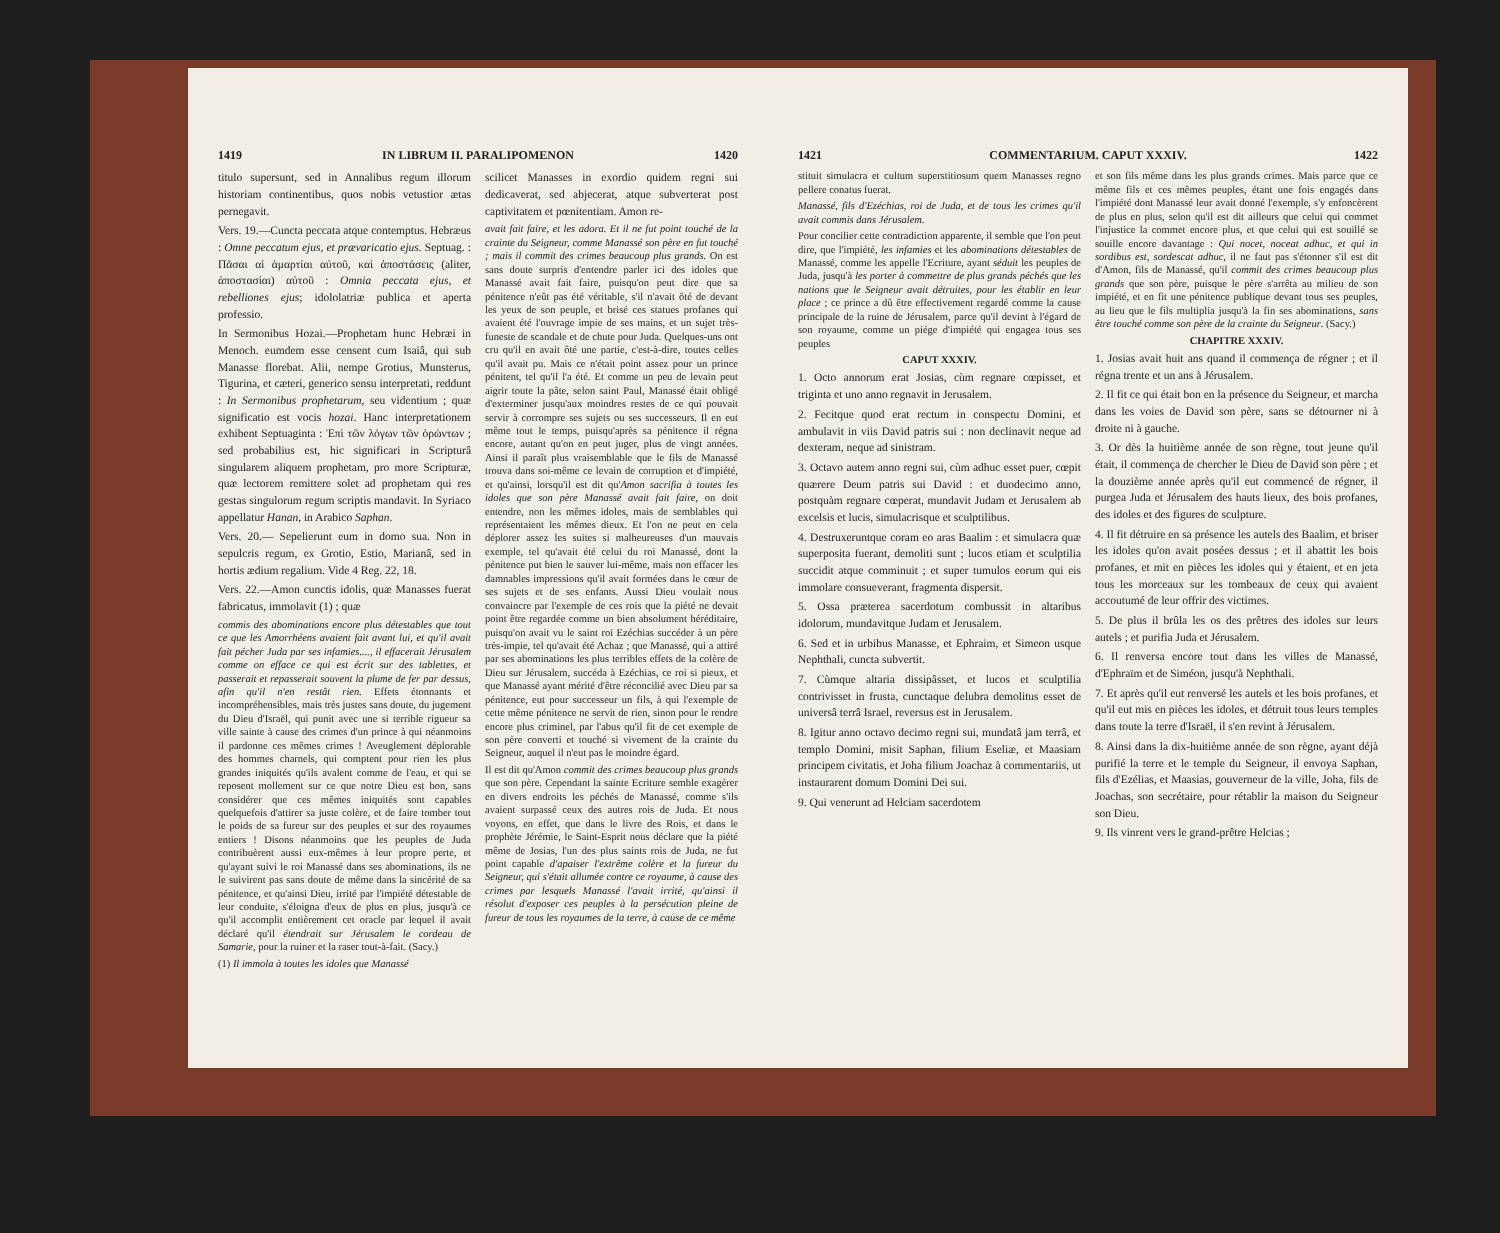1419 IN LIBRUM II. PARALIPOMENON 1420
titulo supersunt, sed in Annalibus regum illorum historiam continentibus, quos nobis vetustior ætas pernegavit.
Vers. 19.—Cuncta peccata atque contemptus. Hebræus : Omne peccatum ejus, et prævaricatio ejus. Septuag. : Πᾶσαι αἱ ἁμαρτίαι αὐτοῦ, καὶ ἀποστάσεις (aliter, ἀποστασίαι) αὐτοῦ : Omnia peccata ejus, et rebelliones ejus; idololatriæ publica et aperta professio.
In Sermonibus Hozai.—Prophetam hunc Hebræi in Menoch. eumdem esse censent cum Isaiâ, qui sub Manasse florebat. Alii, nempe Grotius, Munsterus, Tigurina, et cæteri, generico sensu interpretati, reddunt : In Sermonibus prophetarum, seu videntium ; quæ significatio est vocis hozai. Hanc interpretationem exhibent Septuaginta : Ἐπὶ τῶν λόγων τῶν ὁρώντων ; sed probabilius est, hic significari in Scripturâ singularem aliquem prophetam, pro more Scripturæ, quæ lectorem remittere solet ad prophetam qui res gestas singulorum regum scriptis mandavit. In Syriaco appellatur Hanan, in Arabico Saphan.
Vers. 20.— Sepelierunt eum in domo sua. Non in sepulcris regum, ex Grotio, Estio, Marianâ, sed in hortis ædium regalium. Vide 4 Reg. 22, 18.
Vers. 22.—Amon cunctis idolis, quæ Manasses fuerat fabricatus, immolavit (1) ; quæ
commis des abominations encore plus détestables que tout ce que les Amorrhéens avaient fait avant lui, et qu'il avait fait pécher Juda par ses infamies...., il effacerait Jérusalem comme on efface ce qui est écrit sur des tablettes, et passerait et repasserait souvent la plume de fer par dessus, afin qu'il n'en restât rien. Effets étonnants et incompréhensibles, mais très justes sans doute, du jugement du Dieu d'Israël, qui punit avec une si terrible rigueur sa ville sainte à cause des crimes d'un prince à qui néanmoins il pardonne ces mêmes crimes ! Aveuglement déplorable des hommes charnels, qui comptent pour rien les plus grandes iniquités qu'ils avalent comme de l'eau, et qui se reposent mollement sur ce que notre Dieu est bon, sans considérer que ces mêmes iniquités sont capables quelquefois d'attirer sa juste colère, et de faire tomber tout le poids de sa fureur sur des peuples et sur des royaumes entiers ! Disons néanmoins que les peuples de Juda contribuèrent aussi eux-mêmes à leur propre perte, et qu'ayant suivi le roi Manassé dans ses abominations, ils ne le suivirent pas sans doute de même dans la sincérité de sa pénitence, et qu'ainsi Dieu, irrité par l'impiété détestable de leur conduite, s'éloigna d'eux de plus en plus, jusqu'à ce qu'il accomplit entièrement cet oracle par lequel il avait déclaré qu'il étendrait sur Jérusalem le cordeau de Samarie, pour la ruiner et la raser tout-à-fait. (Sacy.)
(1) Il immola à toutes les idoles que Manassé
scilicet Manasses in exordio quidem regni sui dedicaverat, sed abjecerat, atque subverterat post captivitatem et pœnitentiam. Amon re-
avait fait faire, et les adora. Et il ne fut point touché de la crainte du Seigneur, comme Manassé son père en fut touché ; mais il commit des crimes beaucoup plus grands. On est sans doute surpris d'entendre parler ici des idoles que Manassé avait fait faire, puisqu'on peut dire que sa pénitence n'eût pas été véritable, s'il n'avait ôté de devant les yeux de son peuple, et brisé ces statues profanes qui avaient été l'ouvrage impie de ses mains, et un sujet très-funeste de scandale et de chute pour Juda. Quelques-uns ont cru qu'il en avait ôté une partie, c'est-à-dire, toutes celles qu'il avait pu. Mais ce n'était point assez pour un prince pénitent, tel qu'il l'a été. Et comme un peu de levain peut aigrir toute la pâte, selon saint Paul, Manassé était obligé d'exterminer jusqu'aux moindres restes de ce qui pouvait servir à corrompre ses sujets ou ses successeurs. Il en eut même tout le temps, puisqu'après sa pénitence il régna encore, autant qu'on en peut juger, plus de vingt années. Ainsi il paraît plus vraisemblable que le fils de Manassé trouva dans soi-même ce levain de corruption et d'impiété, et qu'ainsi, lorsqu'il est dit qu'Amon sacrifia à toutes les idoles que son père Manassé avait fait faire, on doit entendre, non les mêmes idoles, mais de semblables qui représentaient les mêmes dieux. Et l'on ne peut en cela déplorer assez les suites si malheureuses d'un mauvais exemple, tel qu'avait été celui du roi Manassé, dont la pénitence put bien le sauver lui-même, mais non effacer les damnables impressions qu'il avait formées dans le cœur de ses sujets et de ses enfants. Aussi Dieu voulait nous convaincre par l'exemple de ces rois que la piété ne devait point être regardée comme un bien absolument héréditaire, puisqu'on avait vu le saint roi Ezéchias succéder à un père très-impie, tel qu'avait été Achaz ; que Manassé, qui a attiré par ses abominations les plus terribles effets de la colère de Dieu sur Jérusalem, succéda à Ezéchias, ce roi si pieux, et que Manassé ayant mérité d'être réconcilié avec Dieu par sa pénitence, eut pour successeur un fils, à qui l'exemple de cette même pénitence ne servit de rien, sinon pour le rendre encore plus criminel, par l'abus qu'il fit de cet exemple de son père converti et touché si vivement de la crainte du Seigneur, auquel il n'eut pas le moindre égard.
Il est dit qu'Amon commit des crimes beaucoup plus grands que son père. Cependant la sainte Ecriture semble exagérer en divers endroits les péchés de Manassé, comme s'ils avaient surpassé ceux des autres rois de Juda. Et nous voyons, en effet, que dans le livre des Rois, et dans le prophète Jérémie, le Saint-Esprit nous déclare que la piété même de Josias, l'un des plus saints rois de Juda, ne fut point capable d'apaiser l'extrême colère et la fureur du Seigneur, qui s'était allumée contre ce royaume, à cause des crimes par lesquels Manassé l'avait irrité, qu'ainsi il résolut d'exposer ces peuples à la persécution pleine de fureur de tous les royaumes de la terre, à cause de ce même
1421 COMMENTARIUM. CAPUT XXXIV. 1422
stituit simulacra et cultum superstitiosum quem Manasses regno pellere conatus fuerat.
Manassé, fils d'Ezéchias, roi de Juda, et de tous les crimes qu'il avait commis dans Jérusalem.
Pour concilier cette contradiction apparente, il semble que l'on peut dire, que l'impiété, les infamies et les abominations détestables de Manassé, comme les appelle l'Ecriture, ayant séduit les peuples de Juda, jusqu'à les porter à commettre de plus grands péchés que les nations que le Seigneur avait détruites, pour les établir en leur place ; ce prince a dû être effectivement regardé comme la cause principale de la ruine de Jérusalem, parce qu'il devint à l'égard de son royaume, comme un piége d'impiété qui engagea tous ses peuples
CAPUT XXXIV.
1. Octo annorum erat Josias, cùm regnare cœpisset, et triginta et uno anno regnavit in Jerusalem.
2. Fecitque quod erat rectum in conspectu Domini, et ambulavit in viis David patris sui : non declinavit neque ad dexteram, neque ad sinistram.
3. Octavo autem anno regni sui, cùm adhuc esset puer, cœpit quærere Deum patris sui David : et duodecimo anno, postquàm regnare cœperat, mundavit Judam et Jerusalem ab excelsis et lucis, simulacrisque et sculptilibus.
4. Destruxeruntque coram eo aras Baalim : et simulacra quæ superposita fuerant, demoliti sunt ; lucos etiam et sculptilia succidit atque comminuit ; et super tumulos eorum qui eis immolare consueverant, fragmenta dispersit.
5. Ossa præterea sacerdotum combussit in altaribus idolorum, mundavitque Judam et Jerusalem.
6. Sed et in urbibus Manasse, et Ephraim, et Simeon usque Nephthali, cuncta subvertit.
7. Cùmque altaria dissipâsset, et lucos et sculptilia contrivisset in frusta, cunctaque delubra demolitus esset de universâ terrâ Israel, reversus est in Jerusalem.
8. Igitur anno octavo decimo regni sui, mundatâ jam terrâ, et templo Domini, misit Saphan, filium Eseliæ, et Maasiam principem civitatis, et Joha filium Joachaz à commentariis, ut instaurarent domum Domini Dei sui.
9. Qui venerunt ad Helciam sacerdotem
et son fils même dans les plus grands crimes. Mais parce que ce même fils et ces mêmes peuples, étant une fois engagés dans l'impiété dont Manassé leur avait donné l'exemple, s'y enfoncèrent de plus en plus, selon qu'il est dit ailleurs que celui qui commet l'injustice la commet encore plus, et que celui qui est souillé se souille encore davantage : Qui nocet, noceat adhuc, et qui in sordibus est, sordescat adhuc, il ne faut pas s'étonner s'il est dit d'Amon, fils de Manassé, qu'il commit des crimes beaucoup plus grands que son père, puisque le père s'arrêta au milieu de son impiété, et en fit une pénitence publique devant tous ses peuples, au lieu que le fils multiplia jusqu'à la fin ses abominations, sans être touché comme son père de la crainte du Seigneur. (Sacy.)
CHAPITRE XXXIV.
1. Josias avait huit ans quand il commença de régner ; et il régna trente et un ans à Jérusalem.
2. Il fit ce qui était bon en la présence du Seigneur, et marcha dans les voies de David son père, sans se détourner ni à droite ni à gauche.
3. Or dès la huitième année de son règne, tout jeune qu'il était, il commença de chercher le Dieu de David son père ; et la douzième année après qu'il eut commencé de régner, il purgea Juda et Jérusalem des hauts lieux, des bois profanes, des idoles et des figures de sculpture.
4. Il fit détruire en sa présence les autels des Baalim, et briser les idoles qu'on avait posées dessus ; et il abattit les bois profanes, et mit en pièces les idoles qui y étaient, et en jeta tous les morceaux sur les tombeaux de ceux qui avaient accoutumé de leur offrir des victimes.
5. De plus il brûla les os des prêtres des idoles sur leurs autels ; et purifia Juda et Jérusalem.
6. Il renversa encore tout dans les villes de Manassé, d'Ephraïm et de Siméon, jusqu'à Nephthali.
7. Et après qu'il eut renversé les autels et les bois profanes, et qu'il eut mis en pièces les idoles, et détruit tous leurs temples dans toute la terre d'Israël, il s'en revint à Jérusalem.
8. Ainsi dans la dix-huitième année de son règne, ayant déjà purifié la terre et le temple du Seigneur, il envoya Saphan, fils d'Ezélias, et Maasias, gouverneur de la ville, Joha, fils de Joachas, son secrétaire, pour rétablir la maison du Seigneur son Dieu.
9. Ils vinrent vers le grand-prêtre Helcias ;